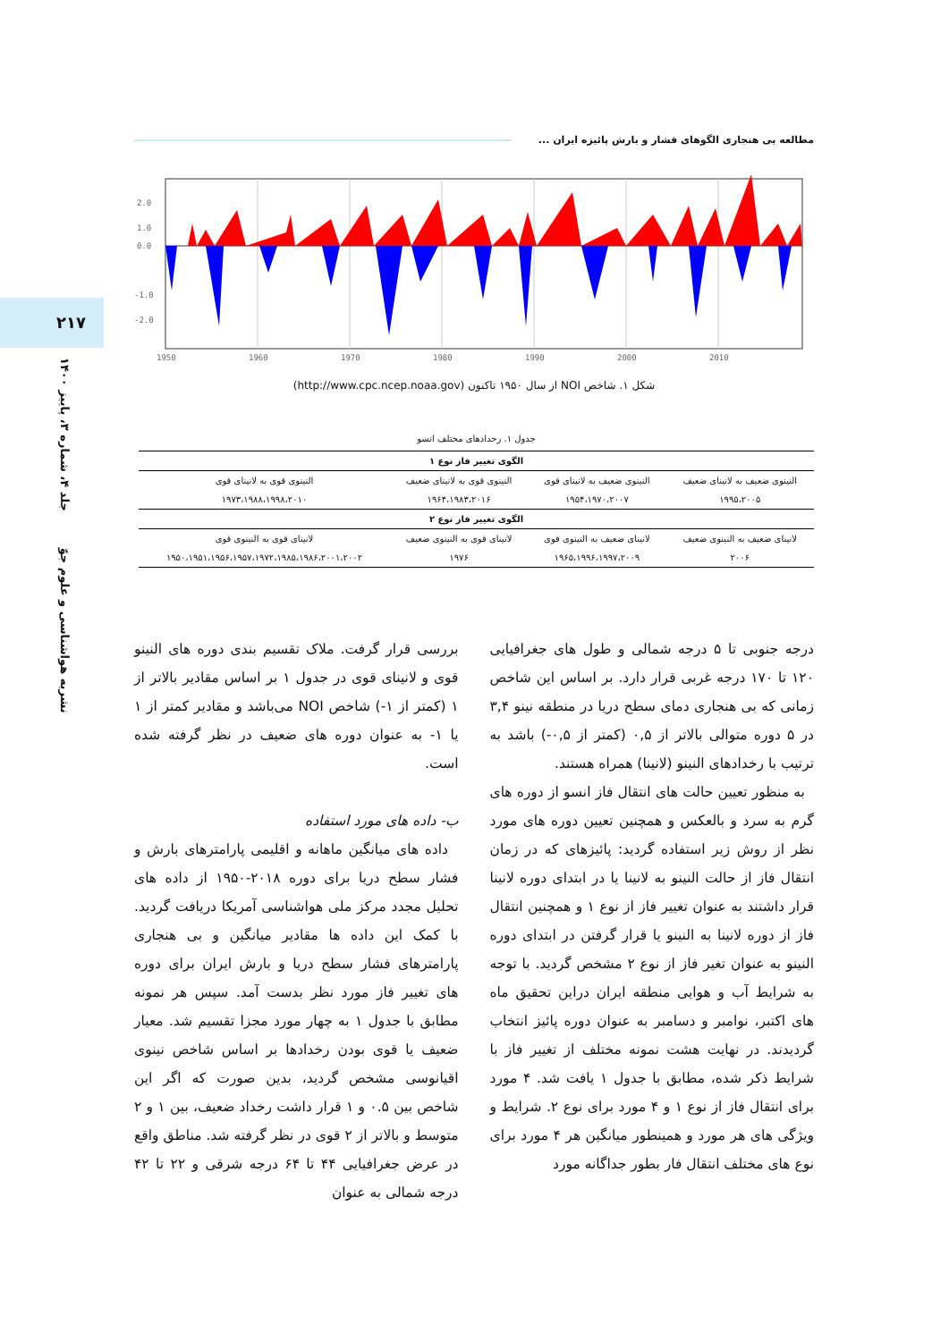مطالعه بی هنجاری الگوهای فشار و بارش پائیزه ایران ...
۲۱۷
نشریه هواشناسی و علوم جوّ جلد ۴، شماره ۳، پاییز ۱۴۰۰
2.0
1.0
0.0
-1.0
-2.0
1950
1960
1970
1980
1990
2000
2010
شکل ۱. شاخص NOI از سال ۱۹۵۰ تاکنون (http://www.cpc.ncep.noaa.gov)
جدول ۱. رخدادهای مختلف انسو
| الگوی تغییر فاز نوع ۱ | | | |
| --- | --- | --- | --- |
| النینوی ضعیف به لانینای ضعیف | النینوی ضعیف به لانینای قوی | النینوی قوی به لانینای ضعیف | النینوی قوی به لانینای قوی |
| ۱۹۹۵،۲۰۰۵ | ۱۹۵۴،۱۹۷۰،۲۰۰۷ | ۱۹۶۴،۱۹۸۳،۲۰۱۶ | ۱۹۷۳،۱۹۸۸،۱۹۹۸،۲۰۱۰ |
| الگوی تغییر فاز نوع ۲ | | | |
| لانینای ضعیف به النینوی ضعیف | لانینای ضعیف به النینوی قوی | لانینای قوی به النینوی ضعیف | لانینای قوی به النینوی قوی |
| ۲۰۰۶ | ۱۹۶۵،۱۹۹۶،۱۹۹۷،۲۰۰۹ | ۱۹۷۶ | ۱۹۵۰،۱۹۵۱،۱۹۵۶،۱۹۵۷،۱۹۷۲،۱۹۸۵،۱۹۸۶،۲۰۰۱،۲۰۰۲ |
درجه جنوبی تا ۵ درجه شمالی و طول های جغرافیایی ۱۲۰ تا ۱۷۰ درجه غربی قرار دارد. بر اساس این شاخص زمانی که بی هنجاری دمای سطح دریا در منطقه نینو ۳,۴ در ۵ دوره متوالی بالاتر از ۰,۵ (کمتر از ۰,۵-) باشد به ترتیب با رخدادهای النینو (لانینا) همراه هستند.
به منظور تعیین حالت های انتقال فاز انسو از دوره های گرم به سرد و بالعکس و همچنین تعیین دوره های مورد نظر از روش زیر استفاده گردید: پائیزهای که در زمان انتقال فاز از حالت النینو به لانینا یا در ابتدای دوره لانینا قرار داشتند به عنوان تغییر فاز از نوع ۱ و همچنین انتقال فاز از دوره لانینا به النینو یا قرار گرفتن در ابتدای دوره النینو به عنوان تغیر فاز از نوع ۲ مشخص گردید. با توجه به شرایط آب و هوایی منطقه ایران دراین تحقیق ماه های اکتبر، نوامبر و دسامبر به عنوان دوره پائیز انتخاب گردیدند. در نهایت هشت نمونه مختلف از تغییر فاز با شرایط ذکر شده، مطابق با جدول ۱ یافت شد. ۴ مورد برای انتقال فاز از نوع ۱ و ۴ مورد برای نوع ۲. شرایط و ویژگی های هر مورد و همینطور میانگین هر ۴ مورد برای نوع های مختلف انتقال فار بطور جداگانه مورد
بررسی قرار گرفت. ملاک تقسیم بندی دوره های النینو قوی و لانینای قوی در جدول ۱ بر اساس مقادیر بالاتر از ۱ (کمتر از ۱-) شاخص NOI می‌باشد و مقادیر کمتر از ۱ یا ۱- به عنوان دوره های ضعیف در نظر گرفته شده است.
ب- داده های مورد استفاده
داده های میانگین ماهانه و اقلیمی پارامترهای بارش و فشار سطح دریا برای دوره ۲۰۱۸-۱۹۵۰ از داده های تحلیل مجدد مرکز ملی هواشناسی آمریکا دریافت گردید. با کمک این داده ها مقادیر میانگین و بی هنجاری پارامترهای فشار سطح دریا و بارش ایران برای دوره های تغییر فاز مورد نظر بدست آمد. سپس هر نمونه مطابق با جدول ۱ به چهار مورد مجزا تقسیم شد. معیار ضعیف یا قوی بودن رخدادها بر اساس شاخص نینوی اقیانوسی مشخص گردید، بدین صورت که اگر این شاخص بین ۰.۵ و ۱ قرار داشت رخداد ضعیف، بین ۱ و ۲ متوسط و بالاتر از ۲ قوی در نظر گرفته شد. مناطق واقع در عرض جغرافیایی ۴۴ تا ۶۴ درجه شرقی و ۲۲ تا ۴۲ درجه شمالی به عنوان